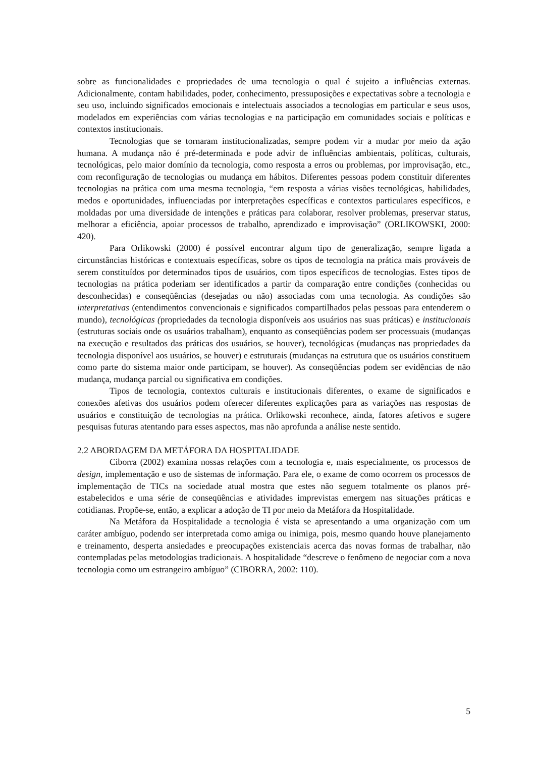sobre as funcionalidades e propriedades de uma tecnologia o qual é sujeito a influências externas. Adicionalmente, contam habilidades, poder, conhecimento, pressuposições e expectativas sobre a tecnologia e seu uso, incluindo significados emocionais e intelectuais associados a tecnologias em particular e seus usos, modelados em experiências com várias tecnologias e na participação em comunidades sociais e políticas e contextos institucionais.
Tecnologias que se tornaram institucionalizadas, sempre podem vir a mudar por meio da ação humana. A mudança não é pré-determinada e pode advir de influências ambientais, políticas, culturais, tecnológicas, pelo maior domínio da tecnologia, como resposta a erros ou problemas, por improvisação, etc., com reconfiguração de tecnologias ou mudança em hábitos. Diferentes pessoas podem constituir diferentes tecnologias na prática com uma mesma tecnologia, “em resposta a várias visões tecnológicas, habilidades, medos e oportunidades, influenciadas por interpretações específicas e contextos particulares específicos, e moldadas por uma diversidade de intenções e práticas para colaborar, resolver problemas, preservar status, melhorar a eficiência, apoiar processos de trabalho, aprendizado e improvisação” (ORLIKOWSKI, 2000: 420).
Para Orlikowski (2000) é possível encontrar algum tipo de generalização, sempre ligada a circunstâncias históricas e contextuais específicas, sobre os tipos de tecnologia na prática mais prováveis de serem constituídos por determinados tipos de usuários, com tipos específicos de tecnologias. Estes tipos de tecnologias na prática poderiam ser identificados a partir da comparação entre condições (conhecidas ou desconhecidas) e conseqüências (desejadas ou não) associadas com uma tecnologia. As condições são interpretativas (entendimentos convencionais e significados compartilhados pelas pessoas para entenderem o mundo), tecnológicas (propriedades da tecnologia disponíveis aos usuários nas suas práticas) e institucionais (estruturas sociais onde os usuários trabalham), enquanto as conseqüências podem ser processuais (mudanças na execução e resultados das práticas dos usuários, se houver), tecnológicas (mudanças nas propriedades da tecnologia disponível aos usuários, se houver) e estruturais (mudanças na estrutura que os usuários constituem como parte do sistema maior onde participam, se houver). As conseqüências podem ser evidências de não mudança, mudança parcial ou significativa em condições.
Tipos de tecnologia, contextos culturais e institucionais diferentes, o exame de significados e conexões afetivas dos usuários podem oferecer diferentes explicações para as variações nas respostas de usuários e constituição de tecnologias na prática. Orlikowski reconhece, ainda, fatores afetivos e sugere pesquisas futuras atentando para esses aspectos, mas não aprofunda a análise neste sentido.
2.2 ABORDAGEM DA METÁFORA DA HOSPITALIDADE
Ciborra (2002) examina nossas relações com a tecnologia e, mais especialmente, os processos de design, implementação e uso de sistemas de informação. Para ele, o exame de como ocorrem os processos de implementação de TICs na sociedade atual mostra que estes não seguem totalmente os planos pré-estabelecidos e uma série de conseqüências e atividades imprevistas emergem nas situações práticas e cotidianas. Propõe-se, então, a explicar a adoção de TI por meio da Metáfora da Hospitalidade.
Na Metáfora da Hospitalidade a tecnologia é vista se apresentando a uma organização com um caráter ambíguo, podendo ser interpretada como amiga ou inimiga, pois, mesmo quando houve planejamento e treinamento, desperta ansiedades e preocupações existenciais acerca das novas formas de trabalhar, não contempladas pelas metodologias tradicionais. A hospitalidade “descreve o fenômeno de negociar com a nova tecnologia como um estrangeiro ambíguo” (CIBORRA, 2002: 110).
5